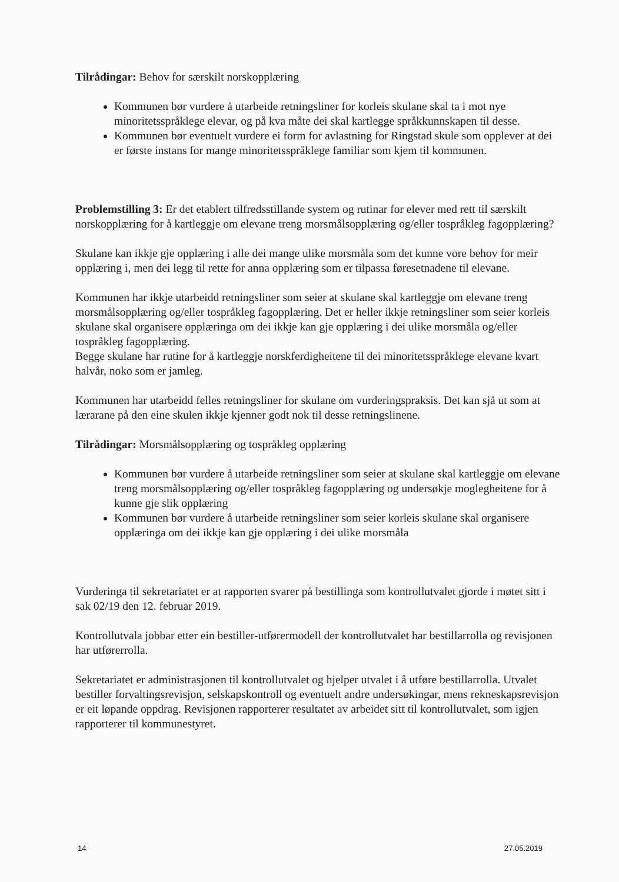Tilrådingar: Behov for særskilt norskopplæring
Kommunen bør vurdere å utarbeide retningsliner for korleis skulane skal ta i mot nye minoritetsspråklege elevar, og på kva måte dei skal kartlegge språkkunnskapen til desse.
Kommunen bør eventuelt vurdere ei form for avlastning for Ringstad skule som opplever at dei er første instans for mange minoritetsspråklege familiar som kjem til kommunen.
Problemstilling 3: Er det etablert tilfredsstillande system og rutinar for elever med rett til særskilt norskopplæring for å kartleggje om elevane treng morsmålsopplæring og/eller tospråkleg fagopplæring?
Skulane kan ikkje gje opplæring i alle dei mange ulike morsmåla som det kunne vore behov for meir opplæring i, men dei legg til rette for anna opplæring som er tilpassa føresetnadene til elevane.
Kommunen har ikkje utarbeidd retningsliner som seier at skulane skal kartleggje om elevane treng morsmålsopplæring og/eller tospråkleg fagopplæring. Det er heller ikkje retningsliner som seier korleis skulane skal organisere opplæringa om dei ikkje kan gje opplæring i dei ulike morsmåla og/eller tospråkleg fagopplæring.
Begge skulane har rutine for å kartleggje norskferdigheitene til dei minoritetsspråklege elevane kvart halvår, noko som er jamleg.
Kommunen har utarbeidd felles retningsliner for skulane om vurderingspraksis. Det kan sjå ut som at lærarane på den eine skulen ikkje kjenner godt nok til desse retningslinene.
Tilrådingar: Morsmålsopplæring og tospråkleg opplæring
Kommunen bør vurdere å utarbeide retningsliner som seier at skulane skal kartleggje om elevane treng morsmålsopplæring og/eller tospråkleg fagopplæring og undersøkje moglegheitene for å kunne gje slik opplæring
Kommunen bør vurdere å utarbeide retningsliner som seier korleis skulane skal organisere opplæringa om dei ikkje kan gje opplæring i dei ulike morsmåla
Vurderinga til sekretariatet er at rapporten svarer på bestillinga som kontrollutvalet gjorde i møtet sitt i sak 02/19 den 12. februar 2019.
Kontrollutvala jobbar etter ein bestiller-utførermodell der kontrollutvalet har bestillarrolla og revisjonen har utførerrolla.
Sekretariatet er administrasjonen til kontrollutvalet og hjelper utvalet i å utføre bestillarrolla. Utvalet bestiller forvaltingsrevisjon, selskapskontroll og eventuelt andre undersøkingar, mens rekneskapsrevisjon er eit løpande oppdrag. Revisjonen rapporterer resultatet av arbeidet sitt til kontrollutvalet, som igjen rapporterer til kommunestyret.
14 27.05.2019